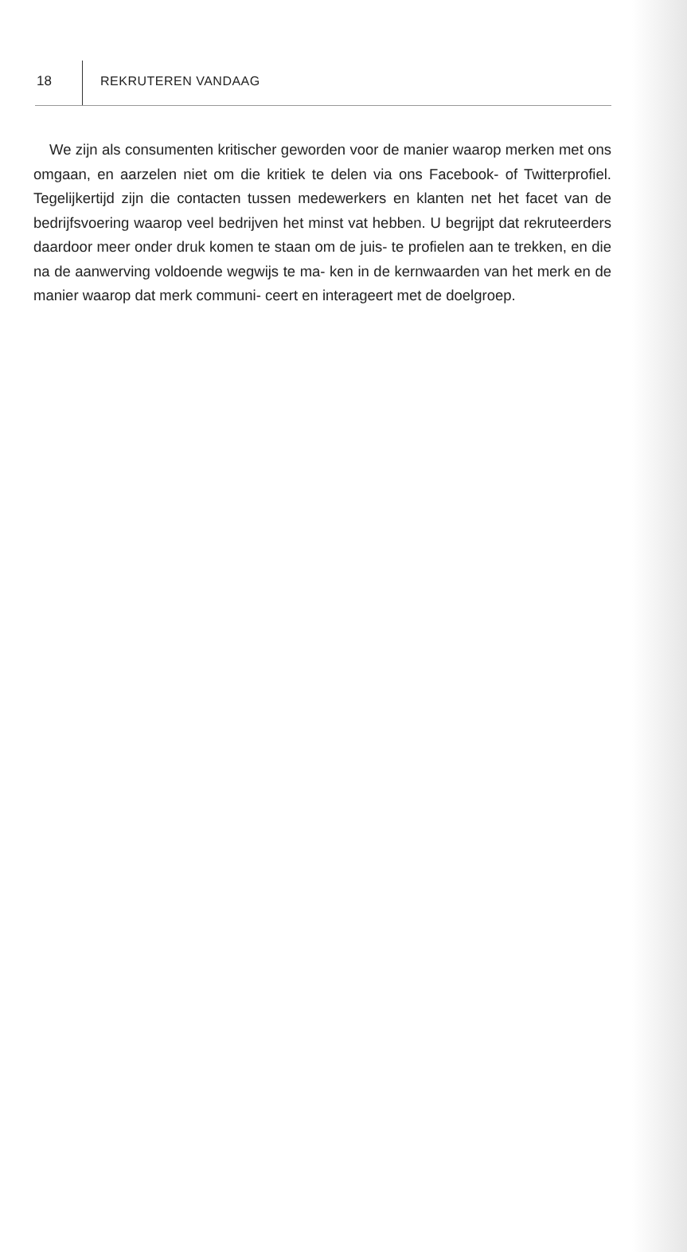18 REKRUTEREN VANDAAG
We zijn als consumenten kritischer geworden voor de manier waarop merken met ons omgaan, en aarzelen niet om die kritiek te delen via ons Facebook- of Twitterprofiel. Tegelijkertijd zijn die contacten tussen medewerkers en klanten net het facet van de bedrijfsvoering waarop veel bedrijven het minst vat hebben. U begrijpt dat rekruteerders daardoor meer onder druk komen te staan om de juis- te profielen aan te trekken, en die na de aanwerving voldoende wegwijs te ma- ken in de kernwaarden van het merk en de manier waarop dat merk communi- ceert en interageert met de doelgroep.